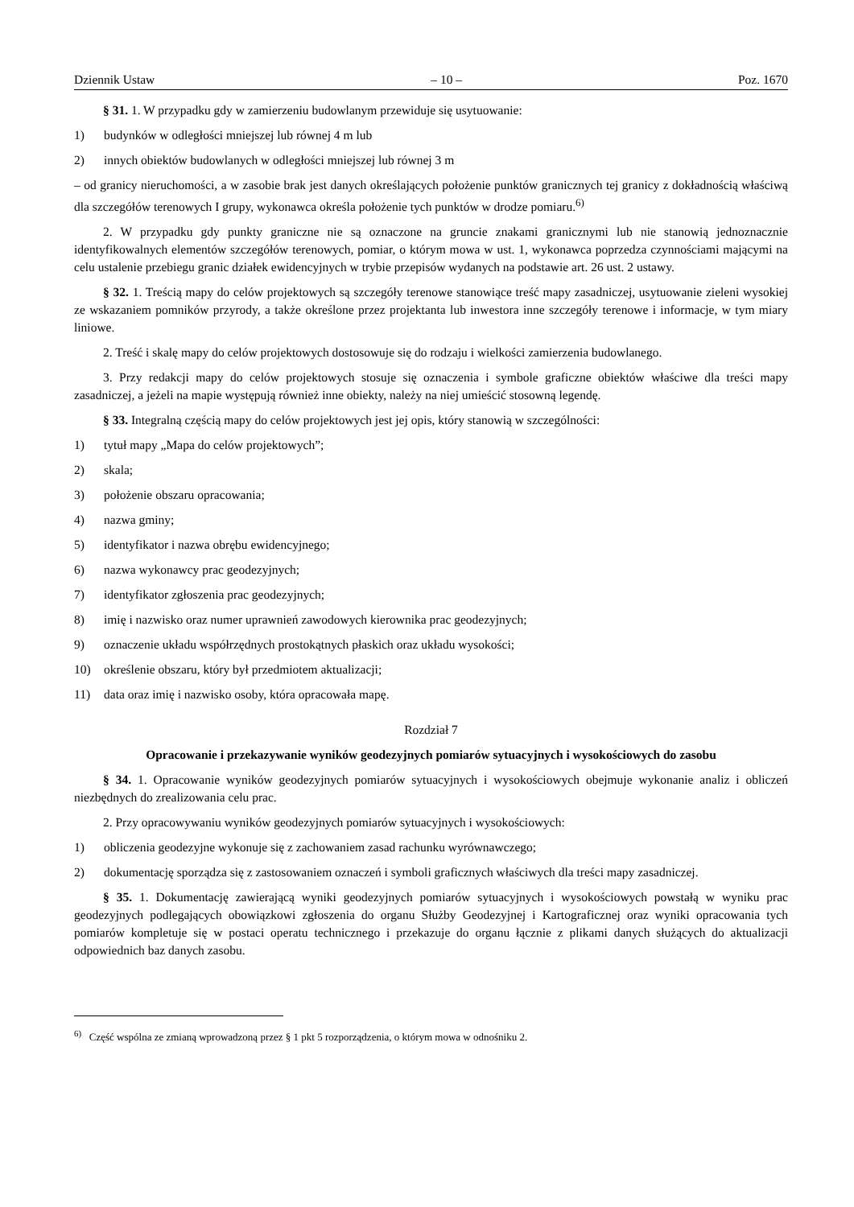Dziennik Ustaw – 10 – Poz. 1670
§ 31. 1. W przypadku gdy w zamierzeniu budowlanym przewiduje się usytuowanie:
1) budynków w odległości mniejszej lub równej 4 m lub
2) innych obiektów budowlanych w odległości mniejszej lub równej 3 m
– od granicy nieruchomości, a w zasobie brak jest danych określających położenie punktów granicznych tej granicy z dokładnością właściwą dla szczegółów terenowych I grupy, wykonawca określa położenie tych punktów w drodze pomiaru.<sup>6)</sup>
2. W przypadku gdy punkty graniczne nie są oznaczone na gruncie znakami granicznymi lub nie stanowią jednoznacznie identyfikowalnych elementów szczegółów terenowych, pomiar, o którym mowa w ust. 1, wykonawca poprzedza czynnościami mającymi na celu ustalenie przebiegu granic działek ewidencyjnych w trybie przepisów wydanych na podstawie art. 26 ust. 2 ustawy.
§ 32. 1. Treścią mapy do celów projektowych są szczegóły terenowe stanowiące treść mapy zasadniczej, usytuowanie zieleni wysokiej ze wskazaniem pomników przyrody, a także określone przez projektanta lub inwestora inne szczegóły terenowe i informacje, w tym miary liniowe.
2. Treść i skalę mapy do celów projektowych dostosowuje się do rodzaju i wielkości zamierzenia budowlanego.
3. Przy redakcji mapy do celów projektowych stosuje się oznaczenia i symbole graficzne obiektów właściwe dla treści mapy zasadniczej, a jeżeli na mapie występują również inne obiekty, należy na niej umieścić stosowną legendę.
§ 33. Integralną częścią mapy do celów projektowych jest jej opis, który stanowią w szczególności:
1) tytuł mapy „Mapa do celów projektowych”;
2) skala;
3) położenie obszaru opracowania;
4) nazwa gminy;
5) identyfikator i nazwa obrębu ewidencyjnego;
6) nazwa wykonawcy prac geodezyjnych;
7) identyfikator zgłoszenia prac geodezyjnych;
8) imię i nazwisko oraz numer uprawnień zawodowych kierownika prac geodezyjnych;
9) oznaczenie układu współrzędnych prostokątnych płaskich oraz układu wysokości;
10) określenie obszaru, który był przedmiotem aktualizacji;
11) data oraz imię i nazwisko osoby, która opracowała mapę.
Rozdział 7
Opracowanie i przekazywanie wyników geodezyjnych pomiarów sytuacyjnych i wysokościowych do zasobu
§ 34. 1. Opracowanie wyników geodezyjnych pomiarów sytuacyjnych i wysokościowych obejmuje wykonanie analiz i obliczeń niezbędnych do zrealizowania celu prac.
2. Przy opracowywaniu wyników geodezyjnych pomiarów sytuacyjnych i wysokościowych:
1) obliczenia geodezyjne wykonuje się z zachowaniem zasad rachunku wyrównawczego;
2) dokumentację sporządza się z zastosowaniem oznaczeń i symboli graficznych właściwych dla treści mapy zasadniczej.
§ 35. 1. Dokumentację zawierającą wyniki geodezyjnych pomiarów sytuacyjnych i wysokościowych powstałą w wyniku prac geodezyjnych podlegających obowiązkowi zgłoszenia do organu Służby Geodezyjnej i Kartograficznej oraz wyniki opracowania tych pomiarów kompletuje się w postaci operatu technicznego i przekazuje do organu łącznie z plikami danych służących do aktualizacji odpowiednich baz danych zasobu.
<sup>6)</sup> Część wspólna ze zmianą wprowadzoną przez § 1 pkt 5 rozporządzenia, o którym mowa w odnośniku 2.